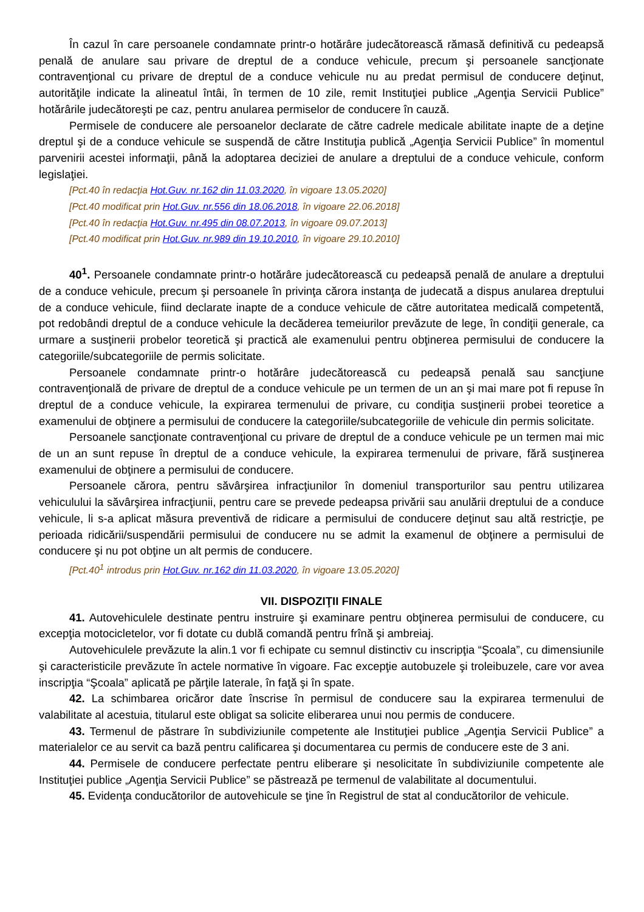În cazul în care persoanele condamnate printr-o hotărâre judecătorească rămasă definitivă cu pedeapsă penală de anulare sau privare de dreptul de a conduce vehicule, precum şi persoanele sancţionate contravenţional cu privare de dreptul de a conduce vehicule nu au predat permisul de conducere deţinut, autorităţile indicate la alineatul întâi, în termen de 10 zile, remit Instituţiei publice „Agenţia Servicii Publice” hotărârile judecătoreşti pe caz, pentru anularea permiselor de conducere în cauză.
Permisele de conducere ale persoanelor declarate de către cadrele medicale abilitate inapte de a deţine dreptul şi de a conduce vehicule se suspendă de către Instituţia publică „Agenţia Servicii Publice” în momentul parvenirii acestei informaţii, până la adoptarea deciziei de anulare a dreptului de a conduce vehicule, conform legislaţiei.
[Pct.40 în redacţia Hot.Guv. nr.162 din 11.03.2020, în vigoare 13.05.2020]
[Pct.40 modificat prin Hot.Guv. nr.556 din 18.06.2018, în vigoare 22.06.2018]
[Pct.40 în redacţia Hot.Guv. nr.495 din 08.07.2013, în vigoare 09.07.2013]
[Pct.40 modificat prin Hot.Guv. nr.989 din 19.10.2010, în vigoare 29.10.2010]
40<sup>1</sup>. Persoanele condamnate printr-o hotărâre judecătorească cu pedeapsă penală de anulare a dreptului de a conduce vehicule, precum şi persoanele în privinţa cărora instanţa de judecată a dispus anularea dreptului de a conduce vehicule, fiind declarate inapte de a conduce vehicule de către autoritatea medicală competentă, pot redobândi dreptul de a conduce vehicule la decăderea temeiurilor prevăzute de lege, în condiţii generale, ca urmare a susţinerii probelor teoretică şi practică ale examenului pentru obţinerea permisului de conducere la categoriile/subcategoriile de permis solicitate.
Persoanele condamnate printr-o hotărâre judecătorească cu pedeapsă penală sau sancţiune contravenţională de privare de dreptul de a conduce vehicule pe un termen de un an şi mai mare pot fi repuse în dreptul de a conduce vehicule, la expirarea termenului de privare, cu condiţia susţinerii probei teoretice a examenului de obţinere a permisului de conducere la categoriile/subcategoriile de vehicule din permis solicitate.
Persoanele sancţionate contravenţional cu privare de dreptul de a conduce vehicule pe un termen mai mic de un an sunt repuse în dreptul de a conduce vehicule, la expirarea termenului de privare, fără susţinerea examenului de obţinere a permisului de conducere.
Persoanele cărora, pentru săvârşirea infracţiunilor în domeniul transporturilor sau pentru utilizarea vehiculului la săvârşirea infracţiunii, pentru care se prevede pedeapsa privării sau anulării dreptului de a conduce vehicule, li s-a aplicat măsura preventivă de ridicare a permisului de conducere deţinut sau altă restricţie, pe perioada ridicării/suspendării permisului de conducere nu se admit la examenul de obţinere a permisului de conducere şi nu pot obţine un alt permis de conducere.
[Pct.40<sup>1</sup> introdus prin Hot.Guv. nr.162 din 11.03.2020, în vigoare 13.05.2020]
VII. DISPOZIŢII FINALE
41. Autovehiculele destinate pentru instruire şi examinare pentru obţinerea permisului de conducere, cu excepţia motocicletelor, vor fi dotate cu dublă comandă pentru frînă şi ambreiaj.
Autovehiculele prevăzute la alin.1 vor fi echipate cu semnul distinctiv cu inscripţia “Şcoala”, cu dimensiunile şi caracteristicile prevăzute în actele normative în vigoare. Fac excepţie autobuzele şi troleibuzele, care vor avea inscripţia “Şcoala” aplicată pe părţile laterale, în faţă şi în spate.
42. La schimbarea oricăror date înscrise în permisul de conducere sau la expirarea termenului de valabilitate al acestuia, titularul este obligat sa solicite eliberarea unui nou permis de conducere.
43. Termenul de păstrare în subdiviziunile competente ale Instituţiei publice „Agenţia Servicii Publice” a materialelor ce au servit ca bază pentru calificarea şi documentarea cu permis de conducere este de 3 ani.
44. Permisele de conducere perfectate pentru eliberare şi nesolicitate în subdiviziunile competente ale Instituţiei publice „Agenţia Servicii Publice” se păstrează pe termenul de valabilitate al documentului.
45. Evidenţa conducătorilor de autovehicule se ţine în Registrul de stat al conducătorilor de vehicule.